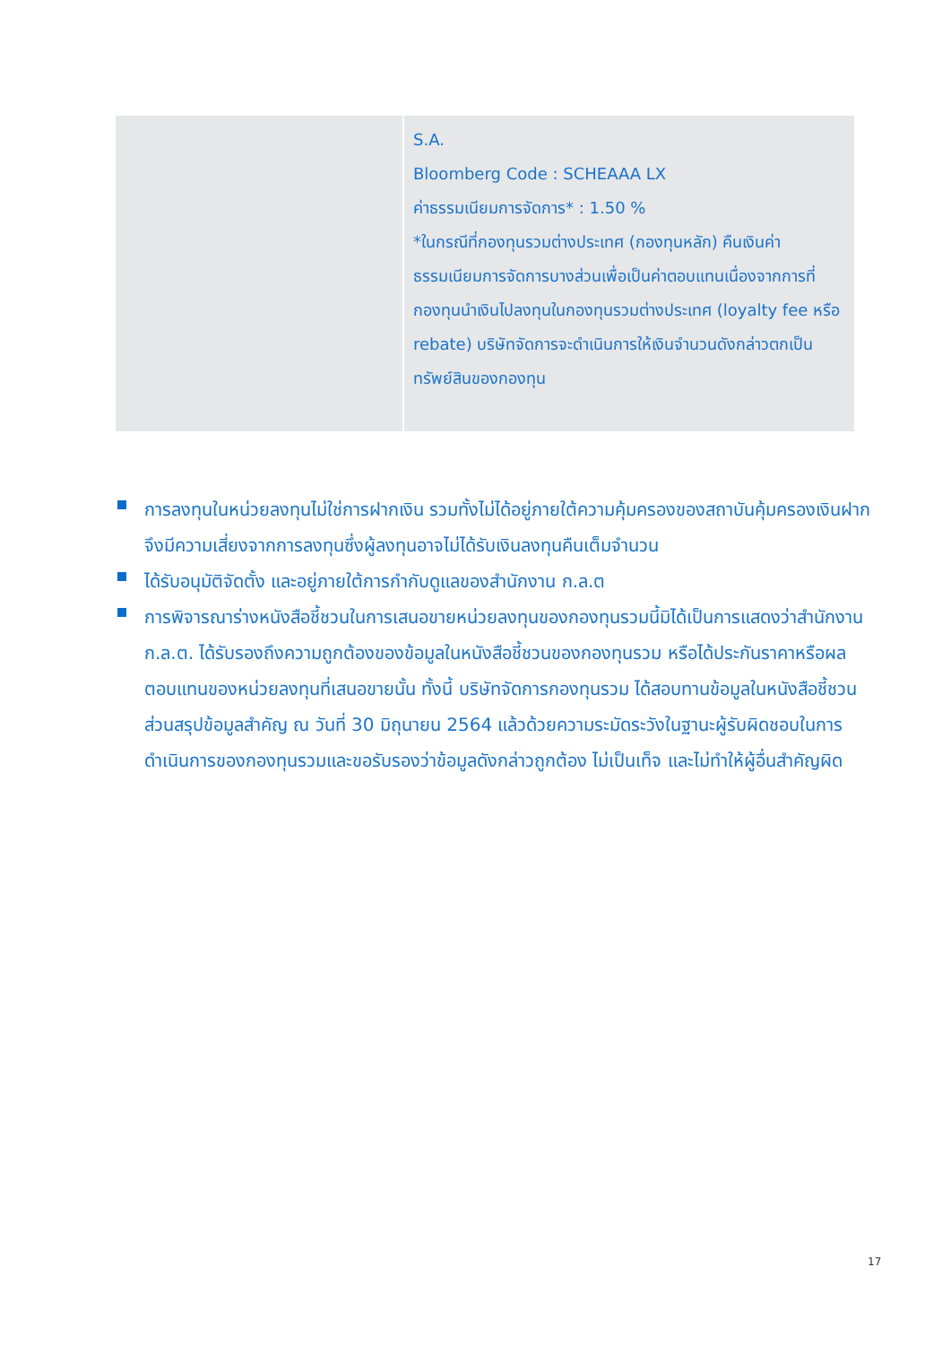| | S.A. Bloomberg Code : SCHEAAA LX ค่าธรรมเนียมการจัดการ* : 1.50 % *ในกรณีที่กองทุนรวมต่างประเทศ (กองทุนหลัก) คืนเงินค่าธรรมเนียมการจัดการบางส่วนเพื่อเป็นค่าตอบแทนเนื่องจากการที่กองทุนนำเงินไปลงทุนในกองทุนรวมต่างประเทศ (loyalty fee หรือ rebate) บริษัทจัดการจะดำเนินการให้เงินจำนวนดังกล่าวตกเป็นทรัพย์สินของกองทุน |
การลงทุนในหน่วยลงทุนไม่ใช่การฝากเงิน รวมทั้งไม่ได้อยู่ภายใต้ความคุ้มครองของสถาบันคุ้มครองเงินฝาก จึงมีความเสี่ยงจากการลงทุนซึ่งผู้ลงทุนอาจไม่ได้รับเงินลงทุนคืนเต็มจำนวน
ได้รับอนุมัติจัดตั้ง และอยู่ภายใต้การกำกับดูแลของสำนักงาน ก.ล.ต
การพิจารณาร่างหนังสือชี้ชวนในการเสนอขายหน่วยลงทุนของกองทุนรวมนี้มิได้เป็นการแสดงว่าสำนักงาน ก.ล.ต. ได้รับรองถึงความถูกต้องของข้อมูลในหนังสือชี้ชวนของกองทุนรวม หรือได้ประกันราคาหรือผลตอบแทนของหน่วยลงทุนที่เสนอขายนั้น ทั้งนี้ บริษัทจัดการกองทุนรวม ได้สอบทานข้อมูลในหนังสือชี้ชวนส่วนสรุปข้อมูลสำคัญ ณ วันที่ 30 มิถุนายน 2564 แล้วด้วยความระมัดระวังในฐานะผู้รับผิดชอบในการดำเนินการของกองทุนรวมและขอรับรองว่าข้อมูลดังกล่าวถูกต้อง ไม่เป็นเท็จ และไม่ทำให้ผู้อื่นสำคัญผิด
17